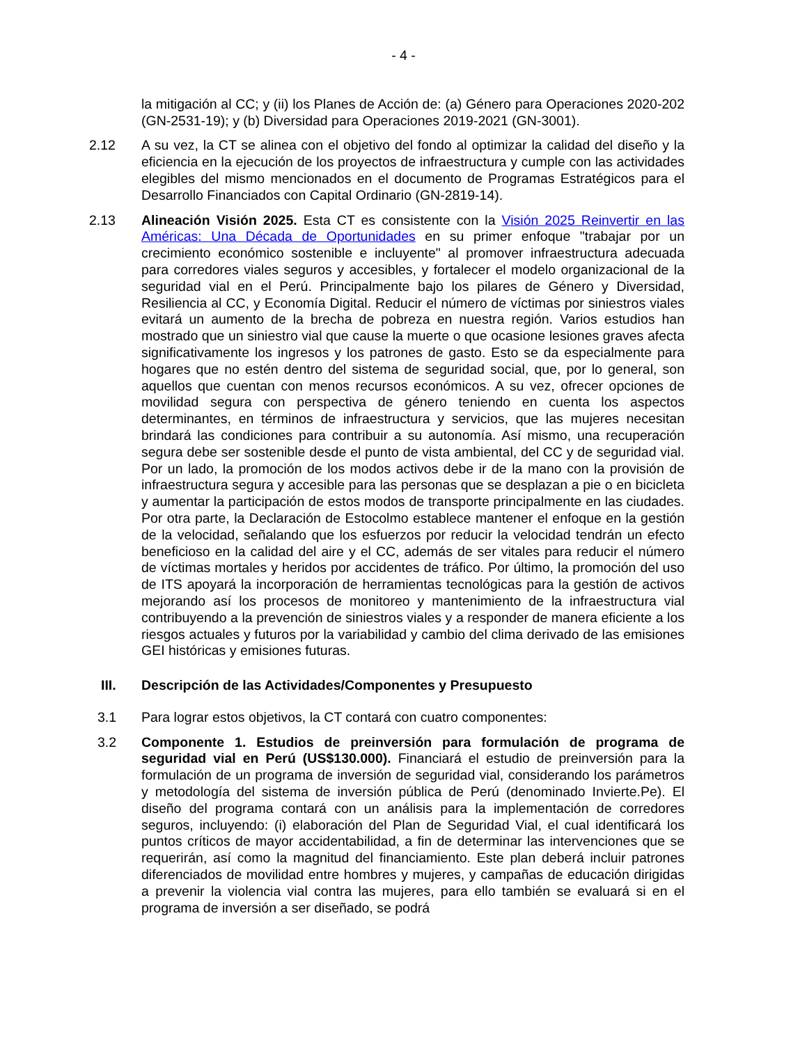- 4 -
la mitigación al CC; y (ii) los Planes de Acción de: (a) Género para Operaciones 2020-202 (GN-2531-19); y (b) Diversidad para Operaciones 2019-2021 (GN-3001).
2.12 A su vez, la CT se alinea con el objetivo del fondo al optimizar la calidad del diseño y la eficiencia en la ejecución de los proyectos de infraestructura y cumple con las actividades elegibles del mismo mencionados en el documento de Programas Estratégicos para el Desarrollo Financiados con Capital Ordinario (GN-2819-14).
2.13 Alineación Visión 2025. Esta CT es consistente con la Visión 2025 Reinvertir en las Américas: Una Década de Oportunidades en su primer enfoque "trabajar por un crecimiento económico sostenible e incluyente" al promover infraestructura adecuada para corredores viales seguros y accesibles, y fortalecer el modelo organizacional de la seguridad vial en el Perú. Principalmente bajo los pilares de Género y Diversidad, Resiliencia al CC, y Economía Digital. Reducir el número de víctimas por siniestros viales evitará un aumento de la brecha de pobreza en nuestra región. Varios estudios han mostrado que un siniestro vial que cause la muerte o que ocasione lesiones graves afecta significativamente los ingresos y los patrones de gasto. Esto se da especialmente para hogares que no estén dentro del sistema de seguridad social, que, por lo general, son aquellos que cuentan con menos recursos económicos. A su vez, ofrecer opciones de movilidad segura con perspectiva de género teniendo en cuenta los aspectos determinantes, en términos de infraestructura y servicios, que las mujeres necesitan brindará las condiciones para contribuir a su autonomía. Así mismo, una recuperación segura debe ser sostenible desde el punto de vista ambiental, del CC y de seguridad vial. Por un lado, la promoción de los modos activos debe ir de la mano con la provisión de infraestructura segura y accesible para las personas que se desplazan a pie o en bicicleta y aumentar la participación de estos modos de transporte principalmente en las ciudades. Por otra parte, la Declaración de Estocolmo establece mantener el enfoque en la gestión de la velocidad, señalando que los esfuerzos por reducir la velocidad tendrán un efecto beneficioso en la calidad del aire y el CC, además de ser vitales para reducir el número de víctimas mortales y heridos por accidentes de tráfico. Por último, la promoción del uso de ITS apoyará la incorporación de herramientas tecnológicas para la gestión de activos mejorando así los procesos de monitoreo y mantenimiento de la infraestructura vial contribuyendo a la prevención de siniestros viales y a responder de manera eficiente a los riesgos actuales y futuros por la variabilidad y cambio del clima derivado de las emisiones GEI históricas y emisiones futuras.
III. Descripción de las Actividades/Componentes y Presupuesto
3.1 Para lograr estos objetivos, la CT contará con cuatro componentes:
3.2 Componente 1. Estudios de preinversión para formulación de programa de seguridad vial en Perú (US$130.000). Financiará el estudio de preinversión para la formulación de un programa de inversión de seguridad vial, considerando los parámetros y metodología del sistema de inversión pública de Perú (denominado Invierte.Pe). El diseño del programa contará con un análisis para la implementación de corredores seguros, incluyendo: (i) elaboración del Plan de Seguridad Vial, el cual identificará los puntos críticos de mayor accidentabilidad, a fin de determinar las intervenciones que se requerirán, así como la magnitud del financiamiento. Este plan deberá incluir patrones diferenciados de movilidad entre hombres y mujeres, y campañas de educación dirigidas a prevenir la violencia vial contra las mujeres, para ello también se evaluará si en el programa de inversión a ser diseñado, se podrá